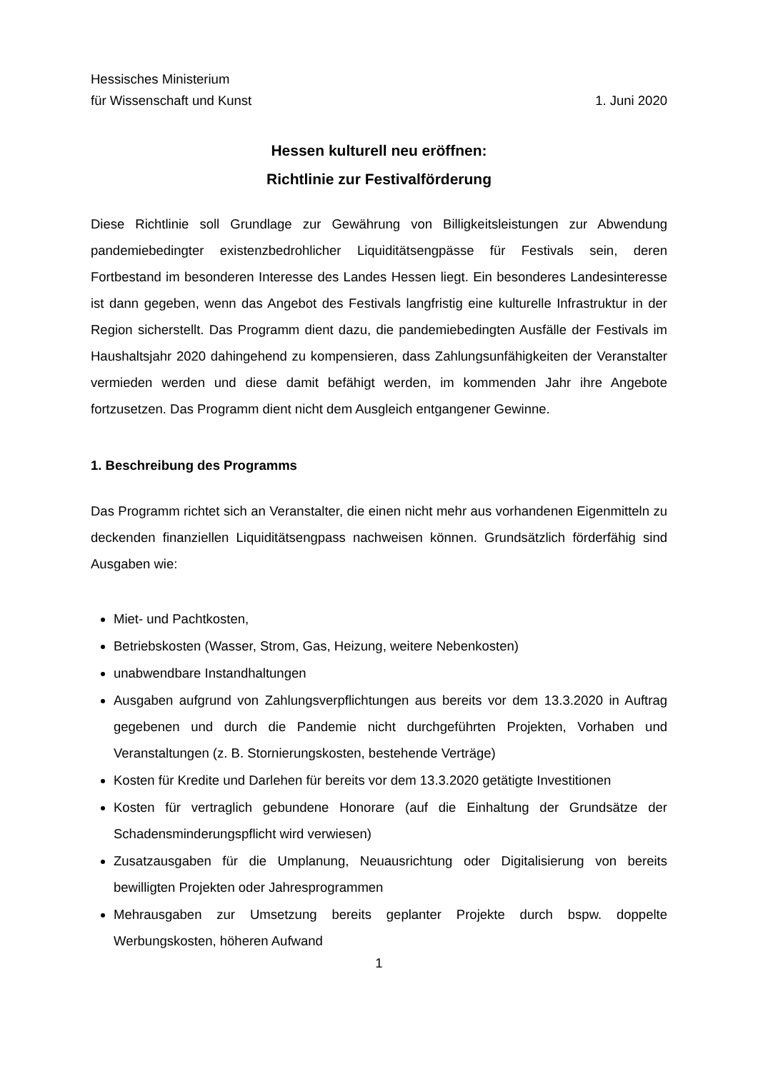Hessisches Ministerium
für Wissenschaft und Kunst 1. Juni 2020
Hessen kulturell neu eröffnen:
Richtlinie zur Festivalförderung
Diese Richtlinie soll Grundlage zur Gewährung von Billigkeitsleistungen zur Abwendung pandemiebedingter existenzbedrohlicher Liquiditätsengpässe für Festivals sein, deren Fortbestand im besonderen Interesse des Landes Hessen liegt. Ein besonderes Landesinteresse ist dann gegeben, wenn das Angebot des Festivals langfristig eine kulturelle Infrastruktur in der Region sicherstellt. Das Programm dient dazu, die pandemiebedingten Ausfälle der Festivals im Haushaltsjahr 2020 dahingehend zu kompensieren, dass Zahlungsunfähigkeiten der Veranstalter vermieden werden und diese damit befähigt werden, im kommenden Jahr ihre Angebote fortzusetzen. Das Programm dient nicht dem Ausgleich entgangener Gewinne.
1. Beschreibung des Programms
Das Programm richtet sich an Veranstalter, die einen nicht mehr aus vorhandenen Eigenmitteln zu deckenden finanziellen Liquiditätsengpass nachweisen können. Grundsätzlich förderfähig sind Ausgaben wie:
Miet- und Pachtkosten,
Betriebskosten (Wasser, Strom, Gas, Heizung, weitere Nebenkosten)
unabwendbare Instandhaltungen
Ausgaben aufgrund von Zahlungsverpflichtungen aus bereits vor dem 13.3.2020 in Auftrag gegebenen und durch die Pandemie nicht durchgeführten Projekten, Vorhaben und Veranstaltungen (z. B. Stornierungskosten, bestehende Verträge)
Kosten für Kredite und Darlehen für bereits vor dem 13.3.2020 getätigte Investitionen
Kosten für vertraglich gebundene Honorare (auf die Einhaltung der Grundsätze der Schadensminderungspflicht wird verwiesen)
Zusatzausgaben für die Umplanung, Neuausrichtung oder Digitalisierung von bereits bewilligten Projekten oder Jahresprogrammen
Mehrausgaben zur Umsetzung bereits geplanter Projekte durch bspw. doppelte Werbungskosten, höheren Aufwand
1